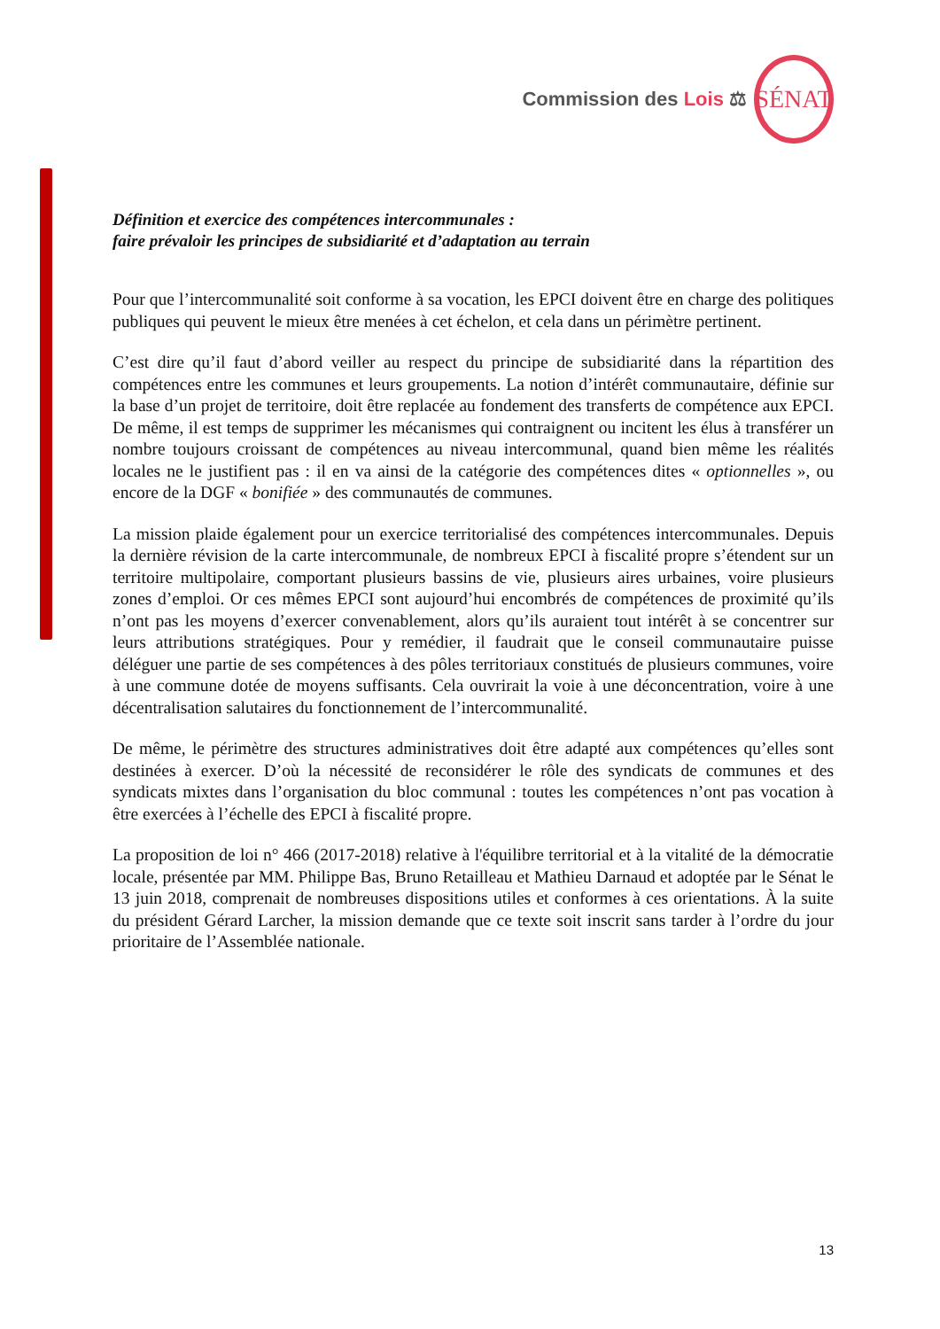Commission des Lois ⚖
SÉNAT
Définition et exercice des compétences intercommunales :
faire prévaloir les principes de subsidiarité et d’adaptation au terrain
Pour que l’intercommunalité soit conforme à sa vocation, les EPCI doivent être en charge des politiques publiques qui peuvent le mieux être menées à cet échelon, et cela dans un périmètre pertinent.
C’est dire qu’il faut d’abord veiller au respect du principe de subsidiarité dans la répartition des compétences entre les communes et leurs groupements. La notion d’intérêt communautaire, définie sur la base d’un projet de territoire, doit être replacée au fondement des transferts de compétence aux EPCI. De même, il est temps de supprimer les mécanismes qui contraignent ou incitent les élus à transférer un nombre toujours croissant de compétences au niveau intercommunal, quand bien même les réalités locales ne le justifient pas : il en va ainsi de la catégorie des compétences dites « optionnelles », ou encore de la DGF « bonifiée » des communautés de communes.
La mission plaide également pour un exercice territorialisé des compétences intercommunales. Depuis la dernière révision de la carte intercommunale, de nombreux EPCI à fiscalité propre s’étendent sur un territoire multipolaire, comportant plusieurs bassins de vie, plusieurs aires urbaines, voire plusieurs zones d’emploi. Or ces mêmes EPCI sont aujourd’hui encombrés de compétences de proximité qu’ils n’ont pas les moyens d’exercer convenablement, alors qu’ils auraient tout intérêt à se concentrer sur leurs attributions stratégiques. Pour y remédier, il faudrait que le conseil communautaire puisse déléguer une partie de ses compétences à des pôles territoriaux constitués de plusieurs communes, voire à une commune dotée de moyens suffisants. Cela ouvrirait la voie à une déconcentration, voire à une décentralisation salutaires du fonctionnement de l’intercommunalité.
De même, le périmètre des structures administratives doit être adapté aux compétences qu’elles sont destinées à exercer. D’où la nécessité de reconsidérer le rôle des syndicats de communes et des syndicats mixtes dans l’organisation du bloc communal : toutes les compétences n’ont pas vocation à être exercées à l’échelle des EPCI à fiscalité propre.
La proposition de loi n° 466 (2017-2018) relative à l'équilibre territorial et à la vitalité de la démocratie locale, présentée par MM. Philippe Bas, Bruno Retailleau et Mathieu Darnaud et adoptée par le Sénat le 13 juin 2018, comprenait de nombreuses dispositions utiles et conformes à ces orientations. À la suite du président Gérard Larcher, la mission demande que ce texte soit inscrit sans tarder à l’ordre du jour prioritaire de l’Assemblée nationale.
13